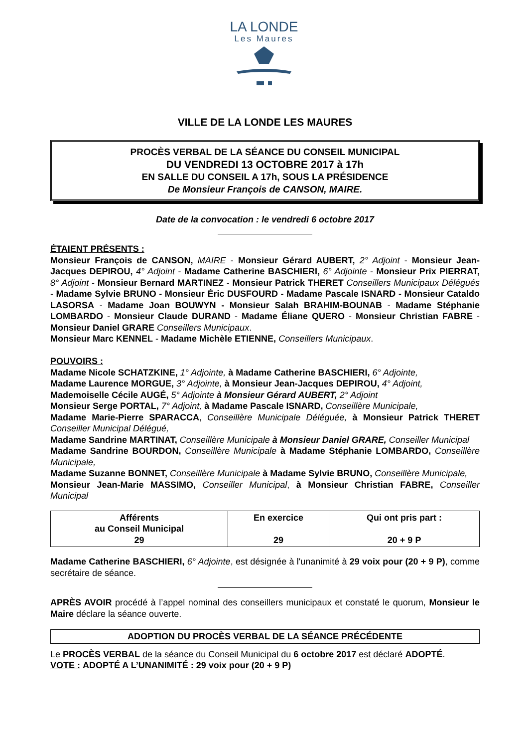LA LONDE
Les Maures
VILLE DE LA LONDE LES MAURES
PROCÈS VERBAL DE LA SÉANCE DU CONSEIL MUNICIPAL
DU VENDREDI 13 OCTOBRE 2017 à 17h
EN SALLE DU CONSEIL A 17h, SOUS LA PRÉSIDENCE
De Monsieur François de CANSON, MAIRE.
Date de la convocation : le vendredi 6 octobre 2017
ÉTAIENT PRÉSENTS :
Monsieur François de CANSON, MAIRE - Monsieur Gérard AUBERT, 2° Adjoint - Monsieur Jean-Jacques DEPIROU, 4° Adjoint - Madame Catherine BASCHIERI, 6° Adjointe - Monsieur Prix PIERRAT, 8° Adjoint - Monsieur Bernard MARTINEZ - Monsieur Patrick THERET Conseillers Municipaux Délégués - Madame Sylvie BRUNO - Monsieur Éric DUSFOURD - Madame Pascale ISNARD - Monsieur Cataldo LASORSA - Madame Joan BOUWYN - Monsieur Salah BRAHIM-BOUNAB - Madame Stéphanie LOMBARDO - Monsieur Claude DURAND - Madame Éliane QUERO - Monsieur Christian FABRE - Monsieur Daniel GRARE Conseillers Municipaux.
Monsieur Marc KENNEL - Madame Michèle ETIENNE, Conseillers Municipaux.
POUVOIRS :
Madame Nicole SCHATZKINE, 1° Adjointe, à Madame Catherine BASCHIERI, 6° Adjointe,
Madame Laurence MORGUE, 3° Adjointe, à Monsieur Jean-Jacques DEPIROU, 4° Adjoint,
Mademoiselle Cécile AUGÉ, 5° Adjointe à Monsieur Gérard AUBERT, 2° Adjoint
Monsieur Serge PORTAL, 7° Adjoint, à Madame Pascale ISNARD, Conseillère Municipale,
Madame Marie-Pierre SPARACCA, Conseillère Municipale Déléguée, à Monsieur Patrick THERET Conseiller Municipal Délégué,
Madame Sandrine MARTINAT, Conseillère Municipale à Monsieur Daniel GRARE, Conseiller Municipal
Madame Sandrine BOURDON, Conseillère Municipale à Madame Stéphanie LOMBARDO, Conseillère Municipale,
Madame Suzanne BONNET, Conseillère Municipale à Madame Sylvie BRUNO, Conseillère Municipale,
Monsieur Jean-Marie MASSIMO, Conseiller Municipal, à Monsieur Christian FABRE, Conseiller Municipal
| Afférents au Conseil Municipal 29 | En exercice 29 | Qui ont pris part : 20 + 9 P |
Madame Catherine BASCHIERI, 6° Adjointe, est désignée à l'unanimité à 29 voix pour (20 + 9 P), comme secrétaire de séance.
APRÈS AVOIR procédé à l’appel nominal des conseillers municipaux et constaté le quorum, Monsieur le Maire déclare la séance ouverte.
ADOPTION DU PROCÈS VERBAL DE LA SÉANCE PRÉCÉDENTE
Le PROCÈS VERBAL de la séance du Conseil Municipal du 6 octobre 2017 est déclaré ADOPTÉ.
VOTE : ADOPTÉ A L’UNANIMITÉ : 29 voix pour (20 + 9 P)